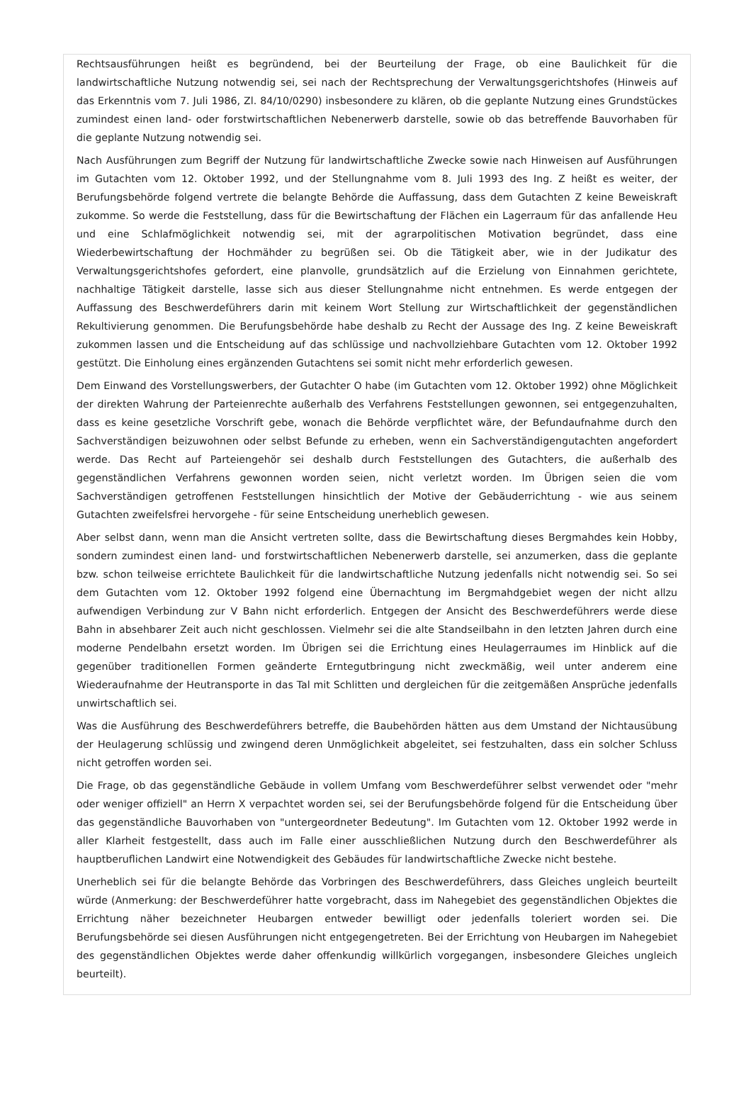Rechtsausführungen heißt es begründend, bei der Beurteilung der Frage, ob eine Baulichkeit für die landwirtschaftliche Nutzung notwendig sei, sei nach der Rechtsprechung der Verwaltungsgerichtshofes (Hinweis auf das Erkenntnis vom 7. Juli 1986, Zl. 84/10/0290) insbesondere zu klären, ob die geplante Nutzung eines Grundstückes zumindest einen land- oder forstwirtschaftlichen Nebenerwerb darstelle, sowie ob das betreffende Bauvorhaben für die geplante Nutzung notwendig sei.
Nach Ausführungen zum Begriff der Nutzung für landwirtschaftliche Zwecke sowie nach Hinweisen auf Ausführungen im Gutachten vom 12. Oktober 1992, und der Stellungnahme vom 8. Juli 1993 des Ing. Z heißt es weiter, der Berufungsbehörde folgend vertrete die belangte Behörde die Auffassung, dass dem Gutachten Z keine Beweiskraft zukomme. So werde die Feststellung, dass für die Bewirtschaftung der Flächen ein Lagerraum für das anfallende Heu und eine Schlafmöglichkeit notwendig sei, mit der agrarpolitischen Motivation begründet, dass eine Wiederbewirtschaftung der Hochmähder zu begrüßen sei. Ob die Tätigkeit aber, wie in der Judikatur des Verwaltungsgerichtshofes gefordert, eine planvolle, grundsätzlich auf die Erzielung von Einnahmen gerichtete, nachhaltige Tätigkeit darstelle, lasse sich aus dieser Stellungnahme nicht entnehmen. Es werde entgegen der Auffassung des Beschwerdeführers darin mit keinem Wort Stellung zur Wirtschaftlichkeit der gegenständlichen Rekultivierung genommen. Die Berufungsbehörde habe deshalb zu Recht der Aussage des Ing. Z keine Beweiskraft zukommen lassen und die Entscheidung auf das schlüssige und nachvollziehbare Gutachten vom 12. Oktober 1992 gestützt. Die Einholung eines ergänzenden Gutachtens sei somit nicht mehr erforderlich gewesen.
Dem Einwand des Vorstellungswerbers, der Gutachter O habe (im Gutachten vom 12. Oktober 1992) ohne Möglichkeit der direkten Wahrung der Parteienrechte außerhalb des Verfahrens Feststellungen gewonnen, sei entgegenzuhalten, dass es keine gesetzliche Vorschrift gebe, wonach die Behörde verpflichtet wäre, der Befundaufnahme durch den Sachverständigen beizuwohnen oder selbst Befunde zu erheben, wenn ein Sachverständigengutachten angefordert werde. Das Recht auf Parteiengehör sei deshalb durch Feststellungen des Gutachters, die außerhalb des gegenständlichen Verfahrens gewonnen worden seien, nicht verletzt worden. Im Übrigen seien die vom Sachverständigen getroffenen Feststellungen hinsichtlich der Motive der Gebäuderrichtung - wie aus seinem Gutachten zweifelsfrei hervorgehe - für seine Entscheidung unerheblich gewesen.
Aber selbst dann, wenn man die Ansicht vertreten sollte, dass die Bewirtschaftung dieses Bergmahdes kein Hobby, sondern zumindest einen land- und forstwirtschaftlichen Nebenerwerb darstelle, sei anzumerken, dass die geplante bzw. schon teilweise errichtete Baulichkeit für die landwirtschaftliche Nutzung jedenfalls nicht notwendig sei. So sei dem Gutachten vom 12. Oktober 1992 folgend eine Übernachtung im Bergmahdgebiet wegen der nicht allzu aufwendigen Verbindung zur V Bahn nicht erforderlich. Entgegen der Ansicht des Beschwerdeführers werde diese Bahn in absehbarer Zeit auch nicht geschlossen. Vielmehr sei die alte Standseilbahn in den letzten Jahren durch eine moderne Pendelbahn ersetzt worden. Im Übrigen sei die Errichtung eines Heulagerraumes im Hinblick auf die gegenüber traditionellen Formen geänderte Erntegutbringung nicht zweckmäßig, weil unter anderem eine Wiederaufnahme der Heutransporte in das Tal mit Schlitten und dergleichen für die zeitgemäßen Ansprüche jedenfalls unwirtschaftlich sei.
Was die Ausführung des Beschwerdeführers betreffe, die Baubehörden hätten aus dem Umstand der Nichtausübung der Heulagerung schlüssig und zwingend deren Unmöglichkeit abgeleitet, sei festzuhalten, dass ein solcher Schluss nicht getroffen worden sei.
Die Frage, ob das gegenständliche Gebäude in vollem Umfang vom Beschwerdeführer selbst verwendet oder "mehr oder weniger offiziell" an Herrn X verpachtet worden sei, sei der Berufungsbehörde folgend für die Entscheidung über das gegenständliche Bauvorhaben von "untergeordneter Bedeutung". Im Gutachten vom 12. Oktober 1992 werde in aller Klarheit festgestellt, dass auch im Falle einer ausschließlichen Nutzung durch den Beschwerdeführer als hauptberuflichen Landwirt eine Notwendigkeit des Gebäudes für landwirtschaftliche Zwecke nicht bestehe.
Unerheblich sei für die belangte Behörde das Vorbringen des Beschwerdeführers, dass Gleiches ungleich beurteilt würde (Anmerkung: der Beschwerdeführer hatte vorgebracht, dass im Nahegebiet des gegenständlichen Objektes die Errichtung näher bezeichneter Heubargen entweder bewilligt oder jedenfalls toleriert worden sei. Die Berufungsbehörde sei diesen Ausführungen nicht entgegengetreten. Bei der Errichtung von Heubargen im Nahegebiet des gegenständlichen Objektes werde daher offenkundig willkürlich vorgegangen, insbesondere Gleiches ungleich beurteilt).